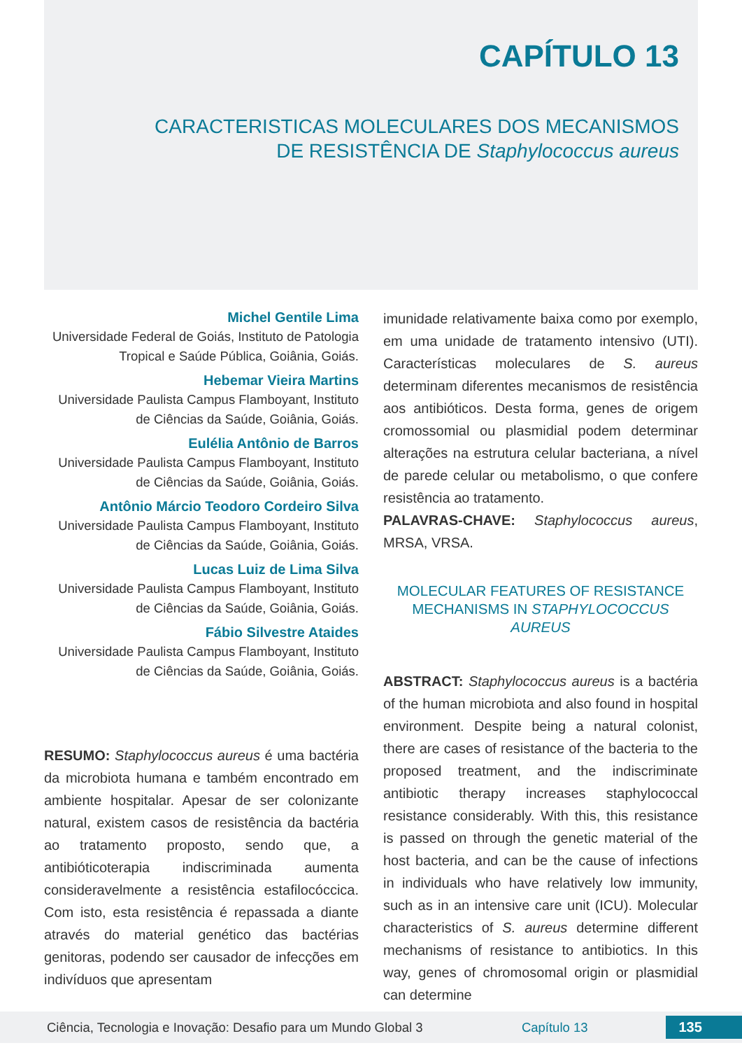CAPÍTULO 13
CARACTERISTICAS MOLECULARES DOS MECANISMOS
DE RESISTÊNCIA DE Staphylococcus aureus
Michel Gentile Lima
Universidade Federal de Goiás, Instituto de Patologia Tropical e Saúde Pública, Goiânia, Goiás.
Hebemar Vieira Martins
Universidade Paulista Campus Flamboyant, Instituto de Ciências da Saúde, Goiânia, Goiás.
Eulélia Antônio de Barros
Universidade Paulista Campus Flamboyant, Instituto de Ciências da Saúde, Goiânia, Goiás.
Antônio Márcio Teodoro Cordeiro Silva
Universidade Paulista Campus Flamboyant, Instituto de Ciências da Saúde, Goiânia, Goiás.
Lucas Luiz de Lima Silva
Universidade Paulista Campus Flamboyant, Instituto de Ciências da Saúde, Goiânia, Goiás.
Fábio Silvestre Ataides
Universidade Paulista Campus Flamboyant, Instituto de Ciências da Saúde, Goiânia, Goiás.
RESUMO: Staphylococcus aureus é uma bactéria da microbiota humana e também encontrado em ambiente hospitalar. Apesar de ser colonizante natural, existem casos de resistência da bactéria ao tratamento proposto, sendo que, a antibióticoterapia indiscriminada aumenta consideravelmente a resistência estafilocóccica. Com isto, esta resistência é repassada a diante através do material genético das bactérias genitoras, podendo ser causador de infecções em indivíduos que apresentam
imunidade relativamente baixa como por exemplo, em uma unidade de tratamento intensivo (UTI). Características moleculares de S. aureus determinam diferentes mecanismos de resistência aos antibióticos. Desta forma, genes de origem cromossomial ou plasmidial podem determinar alterações na estrutura celular bacteriana, a nível de parede celular ou metabolismo, o que confere resistência ao tratamento.
PALAVRAS-CHAVE: Staphylococcus aureus, MRSA, VRSA.
MOLECULAR FEATURES OF RESISTANCE MECHANISMS IN STAPHYLOCOCCUS AUREUS
ABSTRACT: Staphylococcus aureus is a bactéria of the human microbiota and also found in hospital environment. Despite being a natural colonist, there are cases of resistance of the bacteria to the proposed treatment, and the indiscriminate antibiotic therapy increases staphylococcal resistance considerably. With this, this resistance is passed on through the genetic material of the host bacteria, and can be the cause of infections in individuals who have relatively low immunity, such as in an intensive care unit (ICU). Molecular characteristics of S. aureus determine different mechanisms of resistance to antibiotics. In this way, genes of chromosomal origin or plasmidial can determine
Ciência, Tecnologia e Inovação: Desafio para um Mundo Global 3 Capítulo 13 135